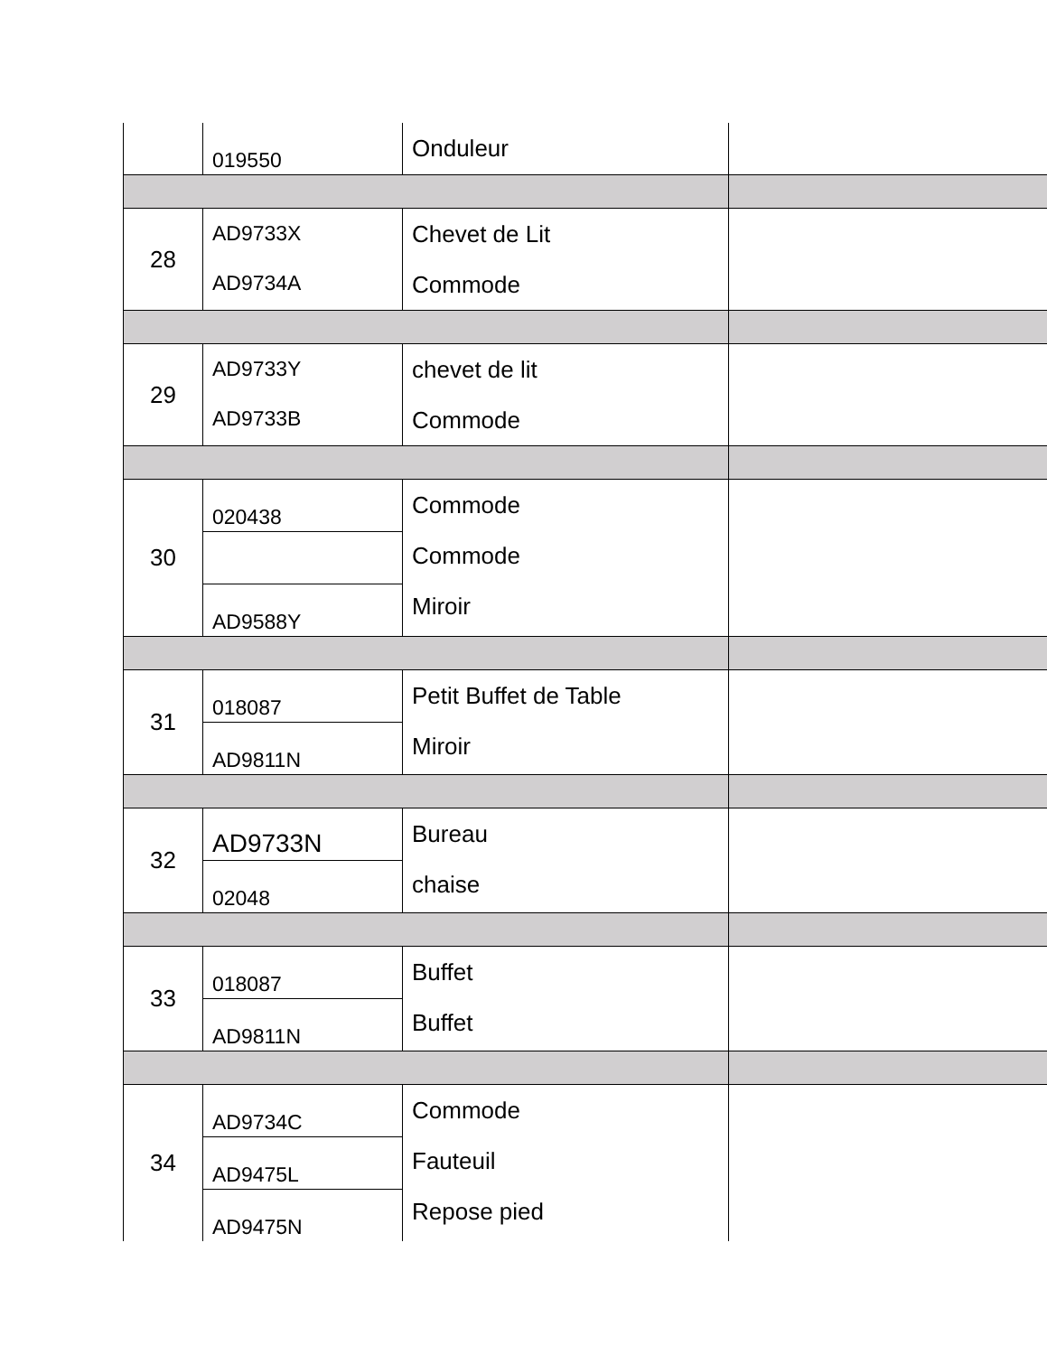| | 019550 | Onduleur | |
| 28 | AD9733X AD9734A | Chevet de Lit Commode | |
| 29 | AD9733Y AD9733B | chevet de lit Commode | |
| 30 | 020438 | Commode Commode Miroir | |
| | AD9588Y | | |
| 31 | 018087 | Petit Buffet de Table Miroir | |
| | AD9811N | | |
| 32 | AD9733N | Bureau chaise | |
| | 02048 | | |
| 33 | 018087 | Buffet Buffet | |
| | AD9811N | | |
| 34 | AD9734C | Commode Fauteuil Repose pied | |
| | AD9475L | | |
| | AD9475N | | |